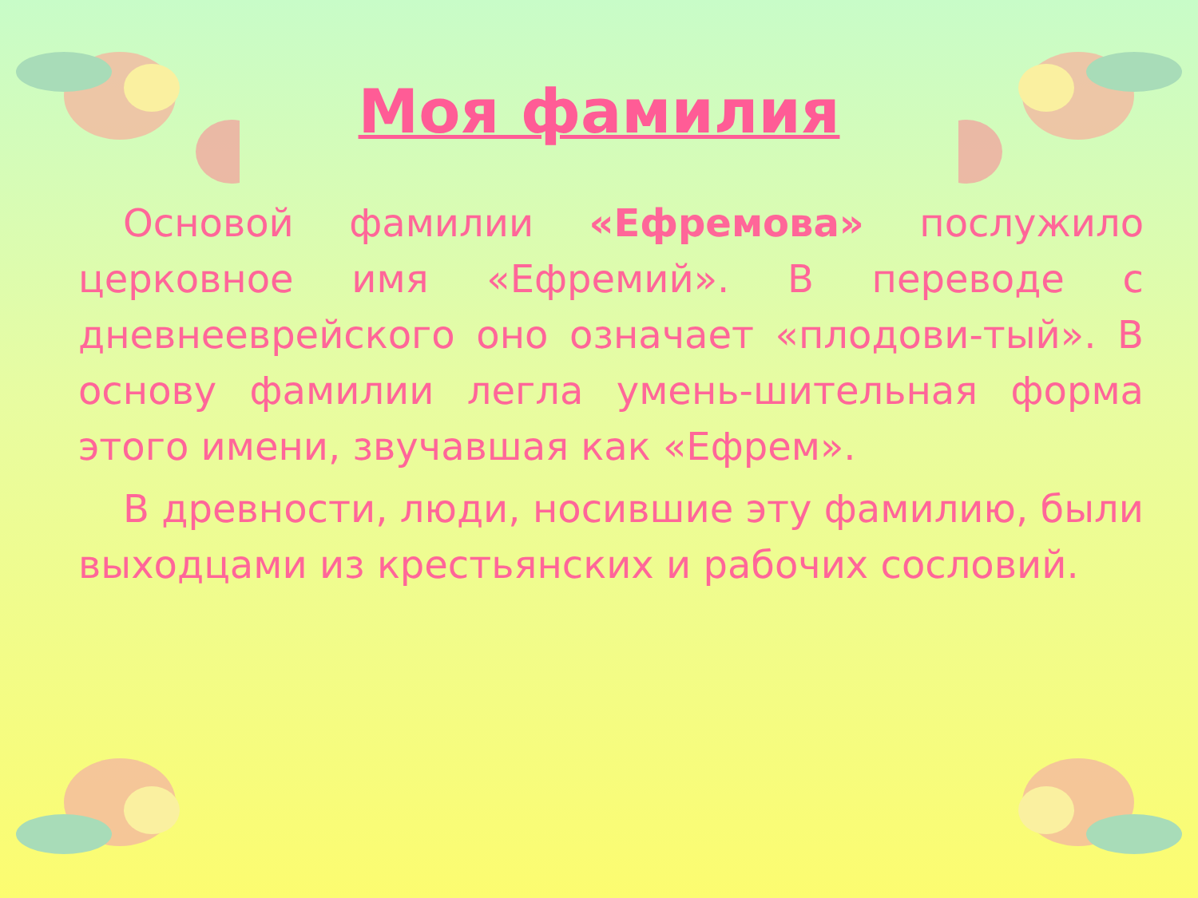Моя фамилия
Основой фамилии «Ефремова» послужило церковное имя «Ефремий». В переводе с дневнееврейского оно означает «плодови-тый». В основу фамилии легла умень-шительная форма этого имени, звучавшая как «Ефрем».
В древности, люди, носившие эту фамилию, были выходцами из крестьянских и рабочих сословий.